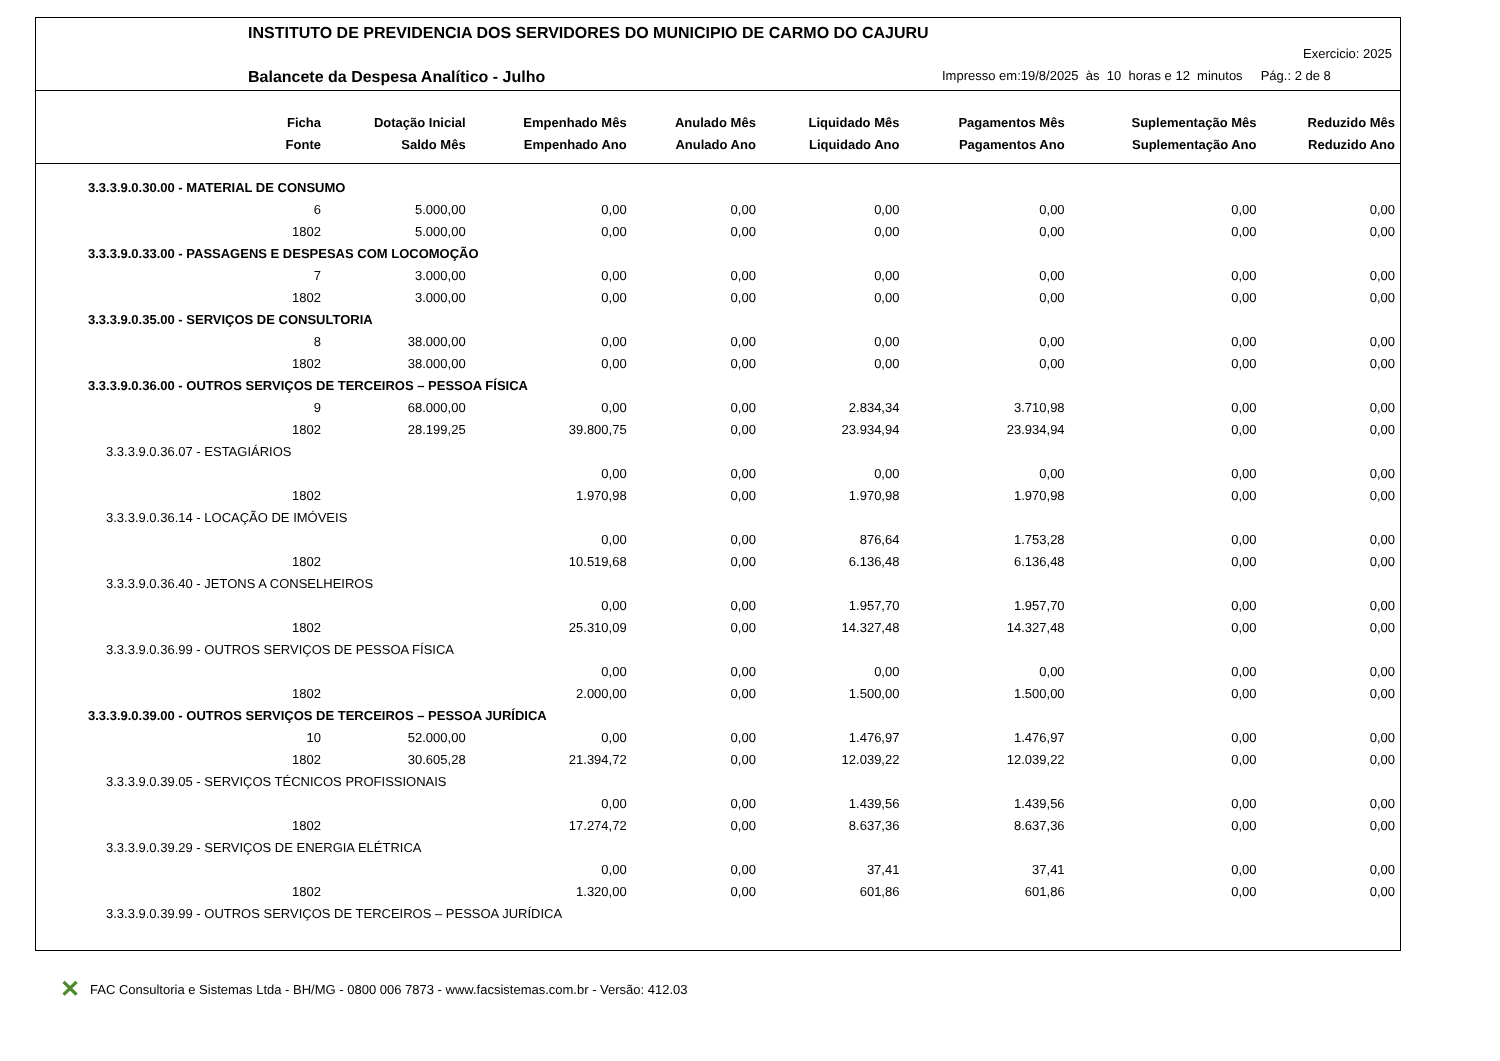INSTITUTO DE PREVIDENCIA DOS SERVIDORES DO MUNICIPIO DE CARMO DO CAJURU
Exercicio: 2025
Balancete da Despesa Analítico - Julho
Impresso em:19/8/2025 às 10 horas e 12 minutos Pág.: 2 de 8
| Ficha | Dotação Inicial | Empenhado Mês | Anulado Mês | Liquidado Mês | Pagamentos Mês | Suplementação Mês | Reduzido Mês |
| --- | --- | --- | --- | --- | --- | --- | --- |
| Fonte | Saldo Mês | Empenhado Ano | Anulado Ano | Liquidado Ano | Pagamentos Ano | Suplementação Ano | Reduzido Ano |
| 3.3.3.9.0.30.00 - MATERIAL DE CONSUMO | | | | | | | |
| 6 | 5.000,00 | 0,00 | 0,00 | 0,00 | 0,00 | 0,00 | 0,00 |
| 1802 | 5.000,00 | 0,00 | 0,00 | 0,00 | 0,00 | 0,00 | 0,00 |
| 3.3.3.9.0.33.00 - PASSAGENS E DESPESAS COM LOCOMOÇÃO | | | | | | | |
| 7 | 3.000,00 | 0,00 | 0,00 | 0,00 | 0,00 | 0,00 | 0,00 |
| 1802 | 3.000,00 | 0,00 | 0,00 | 0,00 | 0,00 | 0,00 | 0,00 |
| 3.3.3.9.0.35.00 - SERVIÇOS DE CONSULTORIA | | | | | | | |
| 8 | 38.000,00 | 0,00 | 0,00 | 0,00 | 0,00 | 0,00 | 0,00 |
| 1802 | 38.000,00 | 0,00 | 0,00 | 0,00 | 0,00 | 0,00 | 0,00 |
| 3.3.3.9.0.36.00 - OUTROS SERVIÇOS DE TERCEIROS – PESSOA FÍSICA | | | | | | | |
| 9 | 68.000,00 | 0,00 | 0,00 | 2.834,34 | 3.710,98 | 0,00 | 0,00 |
| 1802 | 28.199,25 | 39.800,75 | 0,00 | 23.934,94 | 23.934,94 | 0,00 | 0,00 |
| 3.3.3.9.0.36.07 - ESTAGIÁRIOS | | | | | | | |
| | | 0,00 | 0,00 | 0,00 | 0,00 | 0,00 | 0,00 |
| 1802 | | 1.970,98 | 0,00 | 1.970,98 | 1.970,98 | 0,00 | 0,00 |
| 3.3.3.9.0.36.14 - LOCAÇÃO DE IMÓVEIS | | | | | | | |
| | | 0,00 | 0,00 | 876,64 | 1.753,28 | 0,00 | 0,00 |
| 1802 | | 10.519,68 | 0,00 | 6.136,48 | 6.136,48 | 0,00 | 0,00 |
| 3.3.3.9.0.36.40 - JETONS A CONSELHEIROS | | | | | | | |
| | | 0,00 | 0,00 | 1.957,70 | 1.957,70 | 0,00 | 0,00 |
| 1802 | | 25.310,09 | 0,00 | 14.327,48 | 14.327,48 | 0,00 | 0,00 |
| 3.3.3.9.0.36.99 - OUTROS SERVIÇOS DE PESSOA FÍSICA | | | | | | | |
| | | 0,00 | 0,00 | 0,00 | 0,00 | 0,00 | 0,00 |
| 1802 | | 2.000,00 | 0,00 | 1.500,00 | 1.500,00 | 0,00 | 0,00 |
| 3.3.3.9.0.39.00 - OUTROS SERVIÇOS DE TERCEIROS – PESSOA JURÍDICA | | | | | | | |
| 10 | 52.000,00 | 0,00 | 0,00 | 1.476,97 | 1.476,97 | 0,00 | 0,00 |
| 1802 | 30.605,28 | 21.394,72 | 0,00 | 12.039,22 | 12.039,22 | 0,00 | 0,00 |
| 3.3.3.9.0.39.05 - SERVIÇOS TÉCNICOS PROFISSIONAIS | | | | | | | |
| | | 0,00 | 0,00 | 1.439,56 | 1.439,56 | 0,00 | 0,00 |
| 1802 | | 17.274,72 | 0,00 | 8.637,36 | 8.637,36 | 0,00 | 0,00 |
| 3.3.3.9.0.39.29 - SERVIÇOS DE ENERGIA ELÉTRICA | | | | | | | |
| | | 0,00 | 0,00 | 37,41 | 37,41 | 0,00 | 0,00 |
| 1802 | | 1.320,00 | 0,00 | 601,86 | 601,86 | 0,00 | 0,00 |
| 3.3.3.9.0.39.99 - OUTROS SERVIÇOS DE TERCEIROS – PESSOA JURÍDICA | | | | | | | |
✕ FAC Consultoria e Sistemas Ltda - BH/MG - 0800 006 7873 - www.facsistemas.com.br - Versão: 412.03